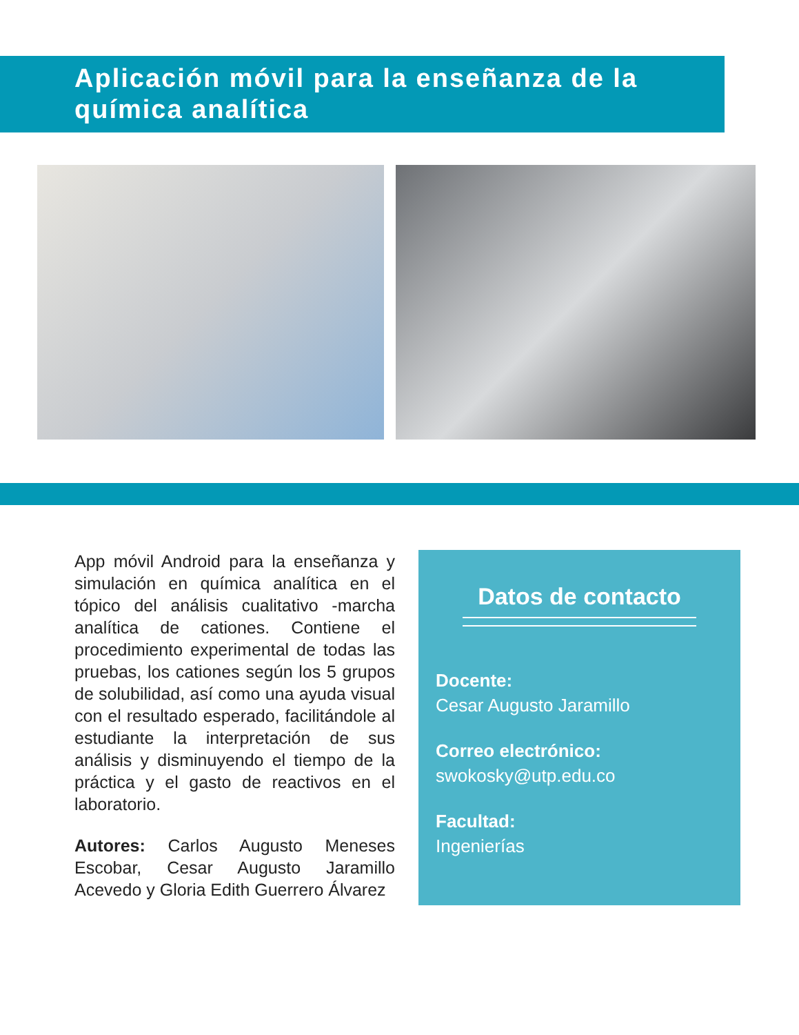Aplicación móvil para la enseñanza de la química analítica
App móvil Android para la enseñanza y simulación en química analítica en el tópico del análisis cualitativo -marcha analítica de cationes. Contiene el procedimiento experimental de todas las pruebas, los cationes según los 5 grupos de solubilidad, así como una ayuda visual con el resultado esperado, facilitándole al estudiante la interpretación de sus análisis y disminuyendo el tiempo de la práctica y el gasto de reactivos en el laboratorio.
Autores: Carlos Augusto Meneses Escobar, Cesar Augusto Jaramillo Acevedo y Gloria Edith Guerrero Álvarez
Datos de contacto
Docente:
Cesar Augusto Jaramillo
Correo electrónico:
swokosky@utp.edu.co
Facultad:
Ingenierías